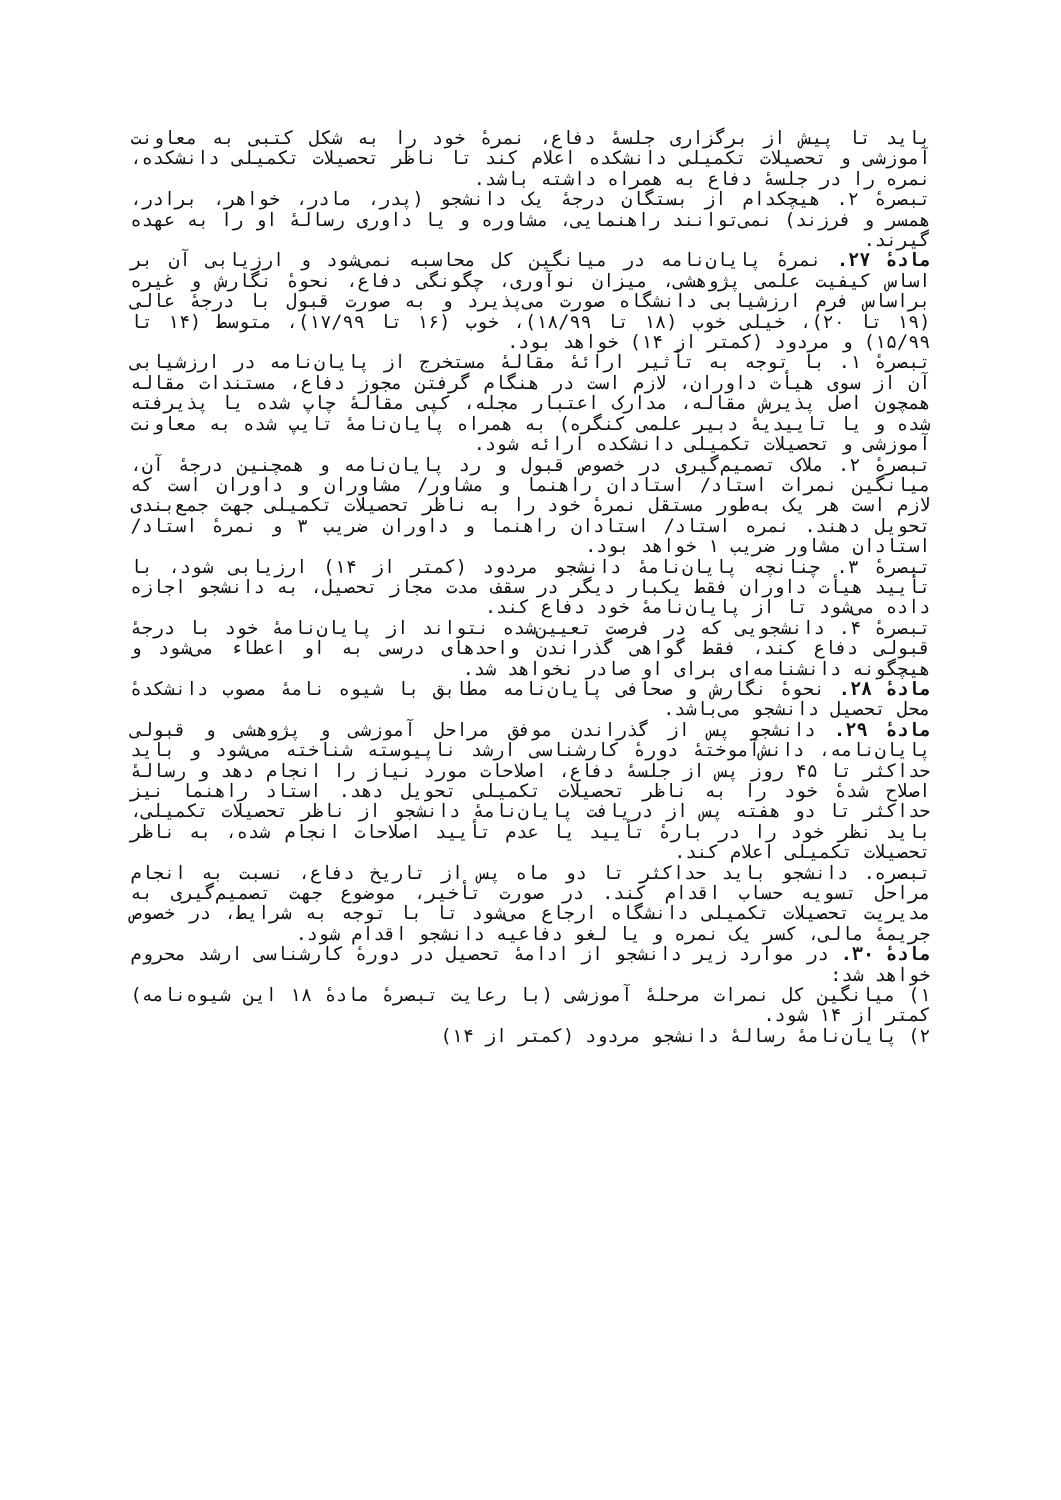باید تا پیش از برگزاری جلسهٔ دفاع، نمرهٔ خود را به شکل کتبی به معاونت آموزشی و تحصیلات تکمیلی دانشکده اعلام کند تا ناظر تحصیلات تکمیلی دانشکده، نمره را در جلسهٔ دفاع به همراه داشته باشد.
تبصرهٔ ۲. هیچکدام از بستگان درجهٔ یک دانشجو (پدر، مادر، خواهر، برادر، همسر و فرزند) نمی‌توانند راهنمایی، مشاوره و یا داوری رسالهٔ او را به عهده گیرند.
مادهٔ ۲۷. نمرهٔ پایان‌نامه در میانگین کل محاسبه نمی‌شود و ارزیابی آن بر اساس کیفیت علمی پژوهشی، میزان نوآوری، چگونگی دفاع، نحوهٔ نگارش و غیره براساس فرم ارزشیابی دانشگاه صورت می‌پذیرد و به صورت قبول با درجهٔ عالی (۱۹ تا ۲۰)، خیلی خوب (۱۸ تا ۱۸/۹۹)، خوب (۱۶ تا ۱۷/۹۹)، متوسط (۱۴ تا ۱۵/۹۹) و مردود (کمتر از ۱۴) خواهد بود.
تبصرهٔ ۱. با توجه به تأثیر ارائهٔ مقالهٔ مستخرج از پایان‌نامه در ارزشیابی آن از سوی هیأت داوران، لازم است در هنگام گرفتن مجوز دفاع، مستندات مقاله همچون اصل پذیرش مقاله، مدارک اعتبار مجله، کپی مقالهٔ چاپ شده یا پذیرفته شده و یا تاییدیهٔ دبیر علمی کنگره) به همراه پایان‌نامهٔ تایپ شده به معاونت آموزشی و تحصیلات تکمیلی دانشکده ارائه شود.
تبصرهٔ ۲. ملاک تصمیم‌گیری در خصوص قبول و رد پایان‌نامه و همچنین درجهٔ آن، میانگین نمرات استاد/ استادان راهنما و مشاور/ مشاوران و داوران است که لازم است هر یک به‌طور مستقل نمرهٔ خود را به ناظر تحصیلات تکمیلی جهت جمع‌بندی تحویل دهند. نمره استاد/ استادان راهنما و داوران ضریب ۳ و نمرهٔ استاد/ استادان مشاور ضریب ۱ خواهد بود.
تبصرهٔ ۳. چنانچه پایان‌نامهٔ دانشجو مردود (کمتر از ۱۴) ارزیابی شود، با تأیید هیأت داوران فقط یکبار دیگر در سقف مدت مجاز تحصیل، به دانشجو اجازه داده می‌شود تا از پایان‌نامهٔ خود دفاع کند.
تبصرهٔ ۴. دانشجویی که در فرصت تعیین‌شده نتواند از پایان‌نامهٔ خود با درجهٔ قبولی دفاع کند، فقط گواهی گذراندن واحدهای درسی به او اعطاء می‌شود و هیچگونه دانشنامه‌ای برای او صادر نخواهد شد.
مادهٔ ۲۸. نحوهٔ نگارش و صحافی پایان‌نامه مطابق با شیوه نامهٔ مصوب دانشکدهٔ محل تحصیل دانشجو می‌باشد.
مادهٔ ۲۹. دانشجو پس از گذراندن موفق مراحل آموزشی و پژوهشی و قبولی پایان‌نامه، دانش‌آموختهٔ دورهٔ کارشناسی ارشد ناپیوسته شناخته می‌شود و باید حداکثر تا ۴۵ روز پس از جلسهٔ دفاع، اصلاحات مورد نیاز را انجام دهد و رسالهٔ اصلاح شدهٔ خود را به ناظر تحصیلات تکمیلی تحویل دهد. استاد راهنما نیز حداکثر تا دو هفته پس از دریافت پایان‌نامهٔ دانشجو از ناظر تحصیلات تکمیلی، باید نظر خود را در بارهٔ تأیید یا عدم تأیید اصلاحات انجام شده، به ناظر تحصیلات تکمیلی اعلام کند.
تبصره. دانشجو باید حداکثر تا دو ماه پس از تاریخ دفاع، نسبت به انجام مراحل تسویه حساب اقدام کند. در صورت تأخیر، موضوع جهت تصمیم‌گیری به مدیریت تحصیلات تکمیلی دانشگاه ارجاع می‌شود تا با توجه به شرایط، در خصوص جریمهٔ مالی، کسر یک نمره و یا لغو دفاعیه دانشجو اقدام شود.
مادهٔ ۳۰. در موارد زیر دانشجو از ادامهٔ تحصیل در دورهٔ کارشناسی ارشد محروم خواهد شد:
۱) میانگین کل نمرات مرحلهٔ آموزشی (با رعایت تبصرهٔ مادهٔ ۱۸ این شیوه‌نامه) کمتر از ۱۴ شود.
۲) پایان‌نامهٔ رسالهٔ دانشجو مردود (کمتر از ۱۴)